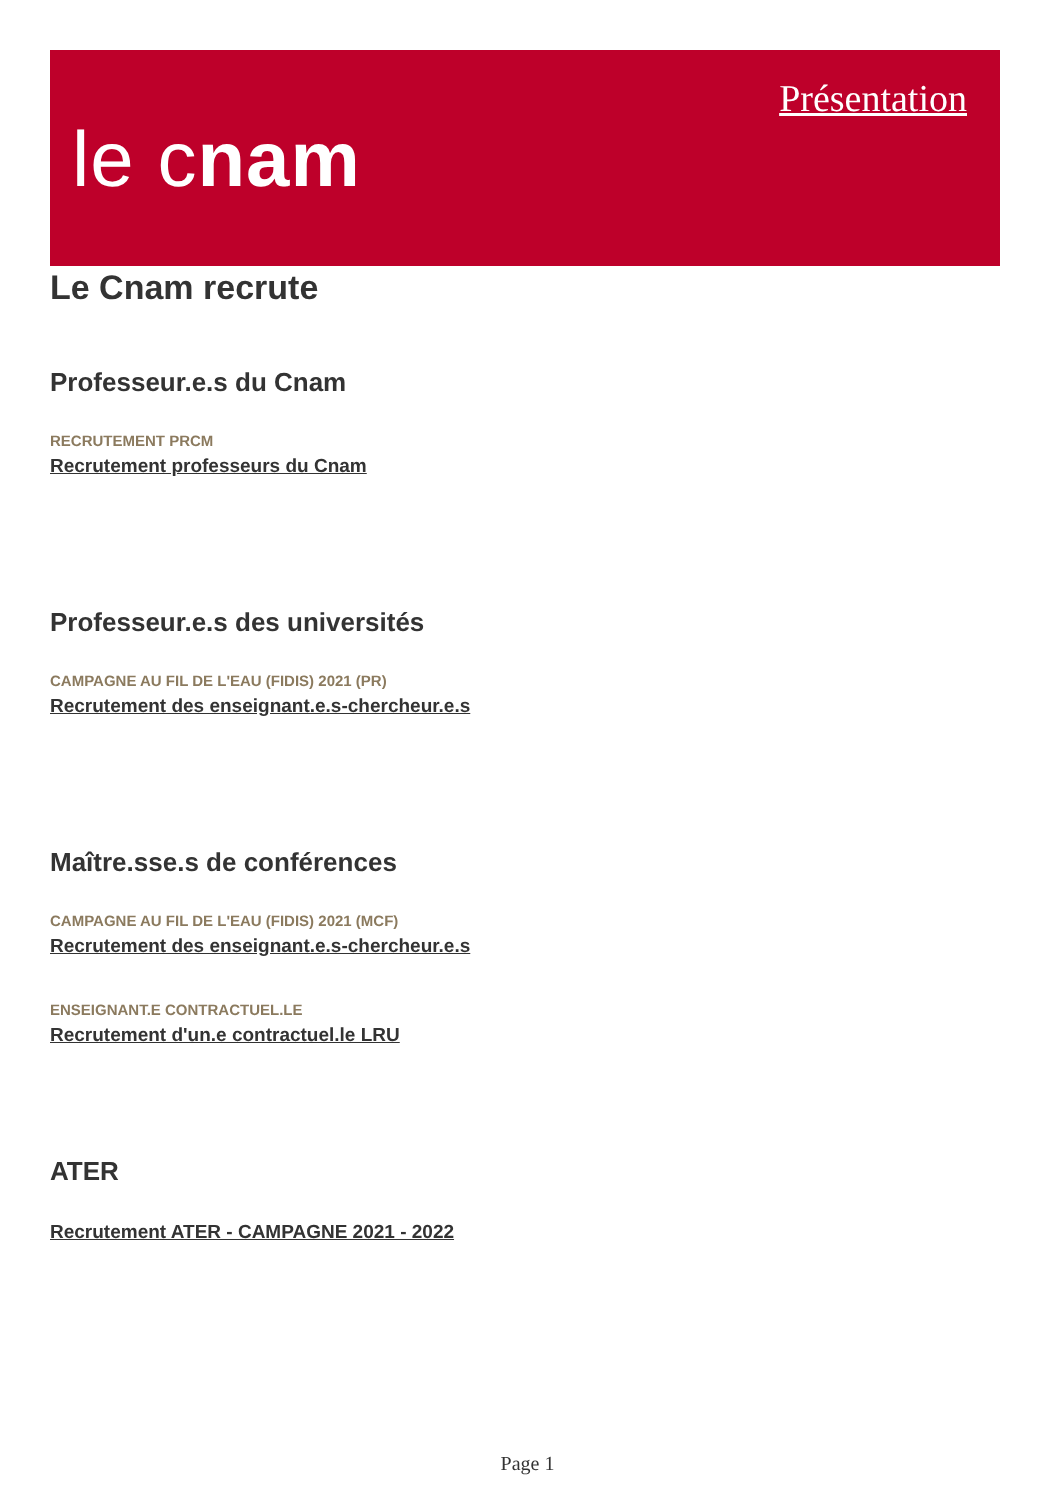le cnam
Présentation
Le Cnam recrute
Professeur.e.s du Cnam
RECRUTEMENT PRCM
Recrutement professeurs du Cnam
Professeur.e.s des universités
CAMPAGNE AU FIL DE L'EAU (FIDIS) 2021 (PR)
Recrutement des enseignant.e.s-chercheur.e.s
Maître.sse.s de conférences
CAMPAGNE AU FIL DE L'EAU (FIDIS) 2021 (MCF)
Recrutement des enseignant.e.s-chercheur.e.s
ENSEIGNANT.E CONTRACTUEL.LE
Recrutement d'un.e contractuel.le LRU
ATER
Recrutement ATER - CAMPAGNE 2021 - 2022
Page 1